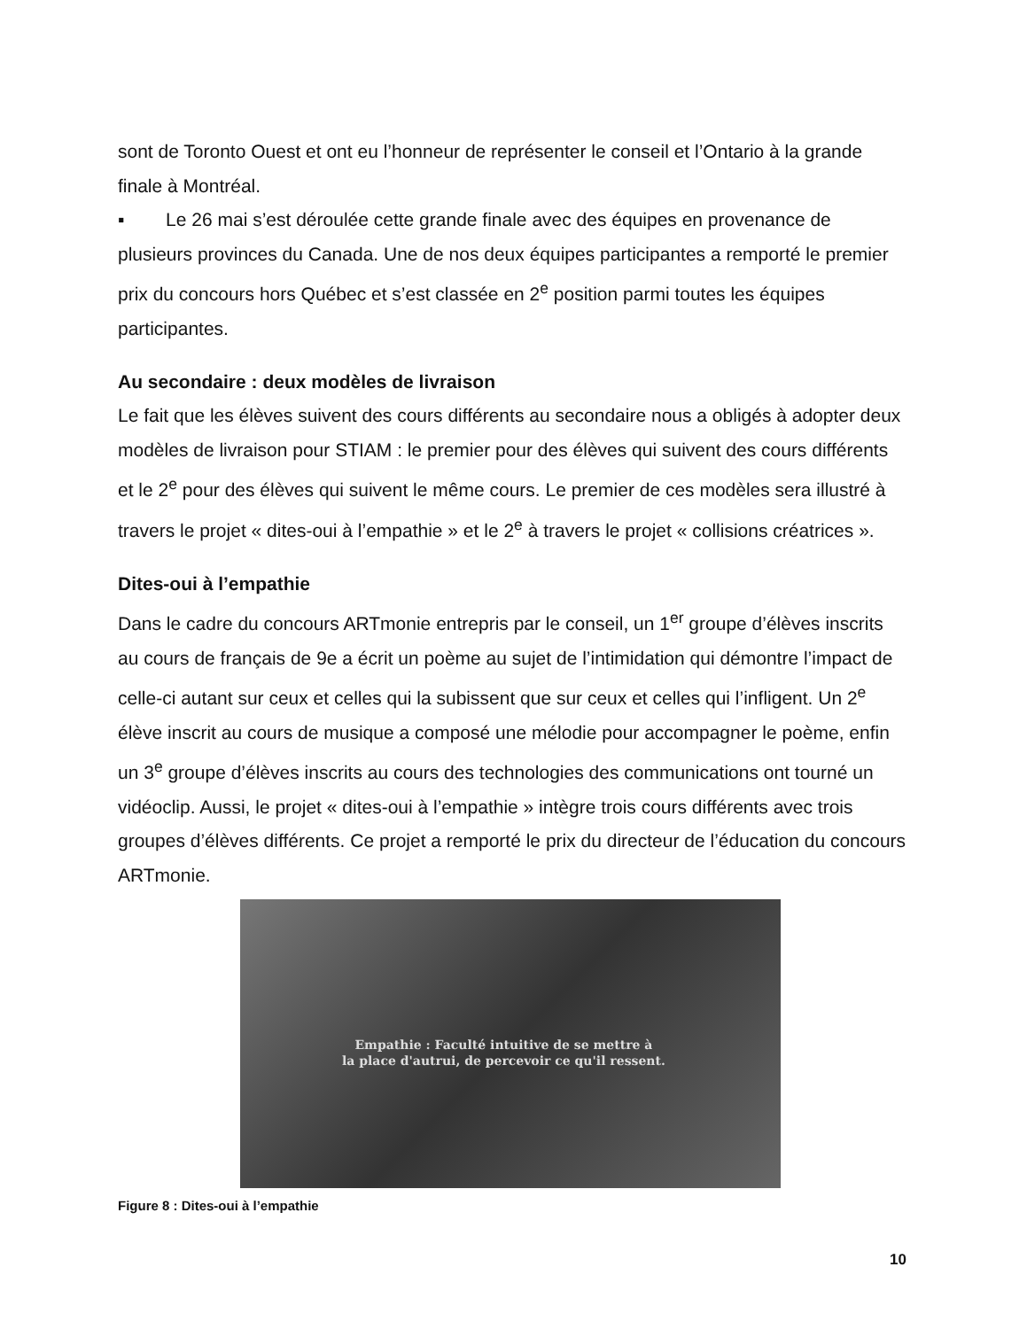sont de Toronto Ouest et ont eu l’honneur de représenter le conseil et l’Ontario à la grande finale à Montréal.
▪ Le 26 mai s’est déroulée cette grande finale avec des équipes en provenance de plusieurs provinces du Canada. Une de nos deux équipes participantes a remporté le premier prix du concours hors Québec et s’est classée en 2<sup>e</sup> position parmi toutes les équipes participantes.
Au secondaire : deux modèles de livraison
Le fait que les élèves suivent des cours différents au secondaire nous a obligés à adopter deux modèles de livraison pour STIAM : le premier pour des élèves qui suivent des cours différents et le 2<sup>e</sup> pour des élèves qui suivent le même cours. Le premier de ces modèles sera illustré à travers le projet « dites-oui à l’empathie » et le 2<sup>e</sup> à travers le projet « collisions créatrices ».
Dites-oui à l’empathie
Dans le cadre du concours ARTmonie entrepris par le conseil, un 1<sup>er</sup> groupe d’élèves inscrits au cours de français de 9e a écrit un poème au sujet de l’intimidation qui démontre l’impact de celle-ci autant sur ceux et celles qui la subissent que sur ceux et celles qui l’infligent. Un 2<sup>e</sup> élève inscrit au cours de musique a composé une mélodie pour accompagner le poème, enfin un 3<sup>e</sup> groupe d’élèves inscrits au cours des technologies des communications ont tourné un vidéoclip. Aussi, le projet « dites-oui à l’empathie » intègre trois cours différents avec trois groupes d’élèves différents. Ce projet a remporté le prix du directeur de l’éducation du concours ARTmonie.
Empathie : Faculté intuitive de se mettre à
la place d'autrui, de percevoir ce qu'il ressent.
Figure 8 : Dites-oui à l’empathie
10